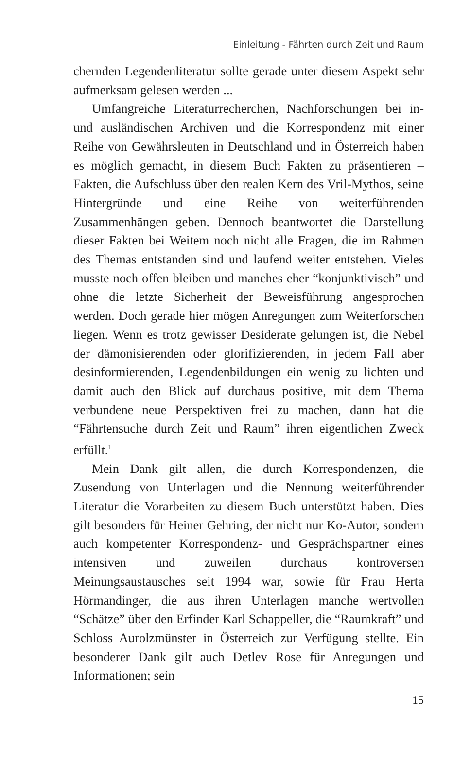Einleitung - Fährten durch Zeit und Raum
chernden Legendenliteratur sollte gerade unter diesem Aspekt sehr aufmerksam gelesen werden ...
Umfangreiche Literaturrecherchen, Nachforschungen bei in- und ausländischen Archiven und die Korrespondenz mit einer Reihe von Gewährsleuten in Deutschland und in Österreich haben es möglich gemacht, in diesem Buch Fakten zu präsentieren – Fakten, die Aufschluss über den realen Kern des Vril-Mythos, seine Hintergründe und eine Reihe von weiterführenden Zusammenhängen geben. Dennoch beantwortet die Darstellung dieser Fakten bei Weitem noch nicht alle Fragen, die im Rahmen des Themas entstanden sind und laufend weiter entstehen. Vieles musste noch offen bleiben und manches eher “konjunktivisch” und ohne die letzte Sicherheit der Beweisführung angesprochen werden. Doch gerade hier mögen Anregungen zum Weiterforschen liegen. Wenn es trotz gewisser Desiderate gelungen ist, die Nebel der dämonisierenden oder glorifizierenden, in jedem Fall aber desinformierenden, Legendenbildungen ein wenig zu lichten und damit auch den Blick auf durchaus positive, mit dem Thema verbundene neue Perspektiven frei zu machen, dann hat die “Fährtensuche durch Zeit und Raum” ihren eigentlichen Zweck erfüllt.<sup>1</sup>
Mein Dank gilt allen, die durch Korrespondenzen, die Zusendung von Unterlagen und die Nennung weiterführender Literatur die Vorarbeiten zu diesem Buch unterstützt haben. Dies gilt besonders für Heiner Gehring, der nicht nur Ko-Autor, sondern auch kompetenter Korrespondenz- und Gesprächspartner eines intensiven und zuweilen durchaus kontroversen Meinungsaustausches seit 1994 war, sowie für Frau Herta Hörmandinger, die aus ihren Unterlagen manche wertvollen “Schätze” über den Erfinder Karl Schappeller, die “Raumkraft” und Schloss Aurolzmünster in Österreich zur Verfügung stellte. Ein besonderer Dank gilt auch Detlev Rose für Anregungen und Informationen; sein
15